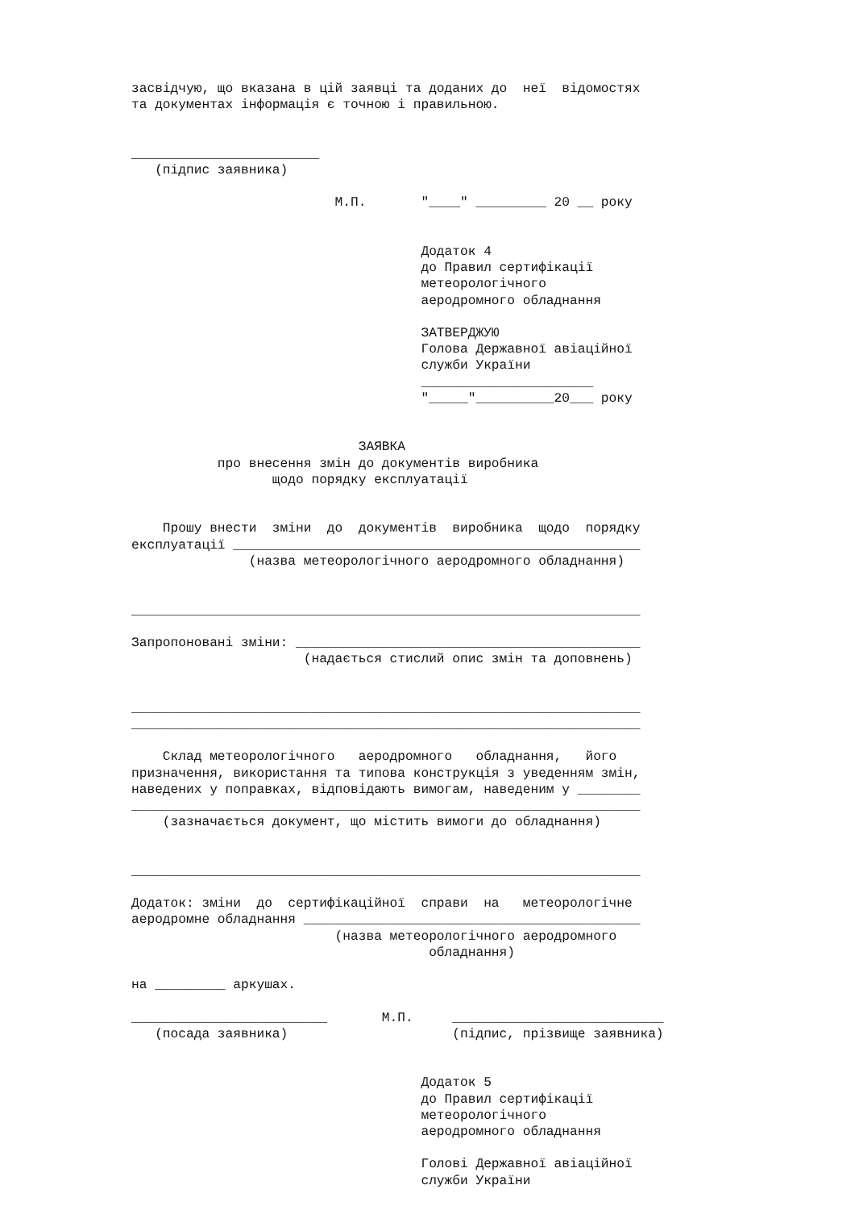засвідчую, що вказана в цій заявці та доданих до  неї  відомостях
та документах інформація є точною і правильною.


________________________
   (підпис заявника)

                          М.П.       "____" _________ 20 __ року


                                     Додаток 4
                                     до Правил сертифікації
                                     метеорологічного
                                     аеродромного обладнання

                                     ЗАТВЕРДЖУЮ
                                     Голова Державної авіаційної
                                     служби України
                                     ______________________
                                     "_____"__________20___ року


                             ЗАЯВКА
           про внесення змін до документів виробника
                  щодо порядку експлуатації


    Прошу внести  зміни  до  документів  виробника  щодо  порядку
експлуатації ____________________________________________________
               (назва метеорологічного аеродромного обладнання)


_________________________________________________________________

Запропоновані зміни: ____________________________________________
                      (надається стислий опис змін та доповнень)


_________________________________________________________________
_________________________________________________________________

    Склад метеорологічного   аеродромного   обладнання,   його
призначення, використання та типова конструкція з уведенням змін,
наведених у поправках, відповідають вимогам, наведеним у ________
_________________________________________________________________
    (зазначається документ, що містить вимоги до обладнання)


_________________________________________________________________

Додаток: зміни  до  сертифікаційної  справи  на   метеорологічне
аеродромне обладнання ___________________________________________
                          (назва метеорологічного аеродромного
                                      обладнання)

на _________ аркушах.

_________________________       М.П.     ___________________________
   (посада заявника)                     (підпис, прізвище заявника)


                                     Додаток 5
                                     до Правил сертифікації
                                     метеорологічного
                                     аеродромного обладнання

                                     Голові Державної авіаційної
                                     служби України